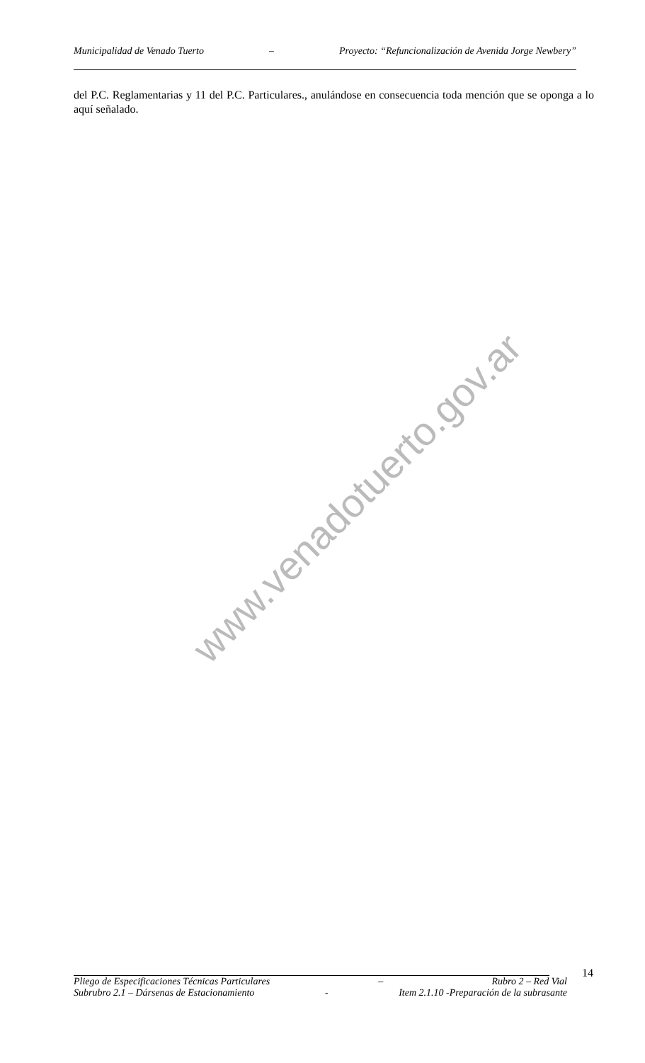Municipalidad de Venado Tuerto – Proyecto: “Refuncionalización de Avenida Jorge Newbery”
del P.C. Reglamentarias y 11 del P.C. Particulares., anulándose en consecuencia toda mención que se oponga a lo aquí señalado.
www.venadotuerto.gov.ar
14
Pliego de Especificaciones Técnicas Particulares – Rubro 2 – Red Vial
Subrubro 2.1 – Dársenas de Estacionamiento - Item 2.1.10 -Preparación de la subrasante